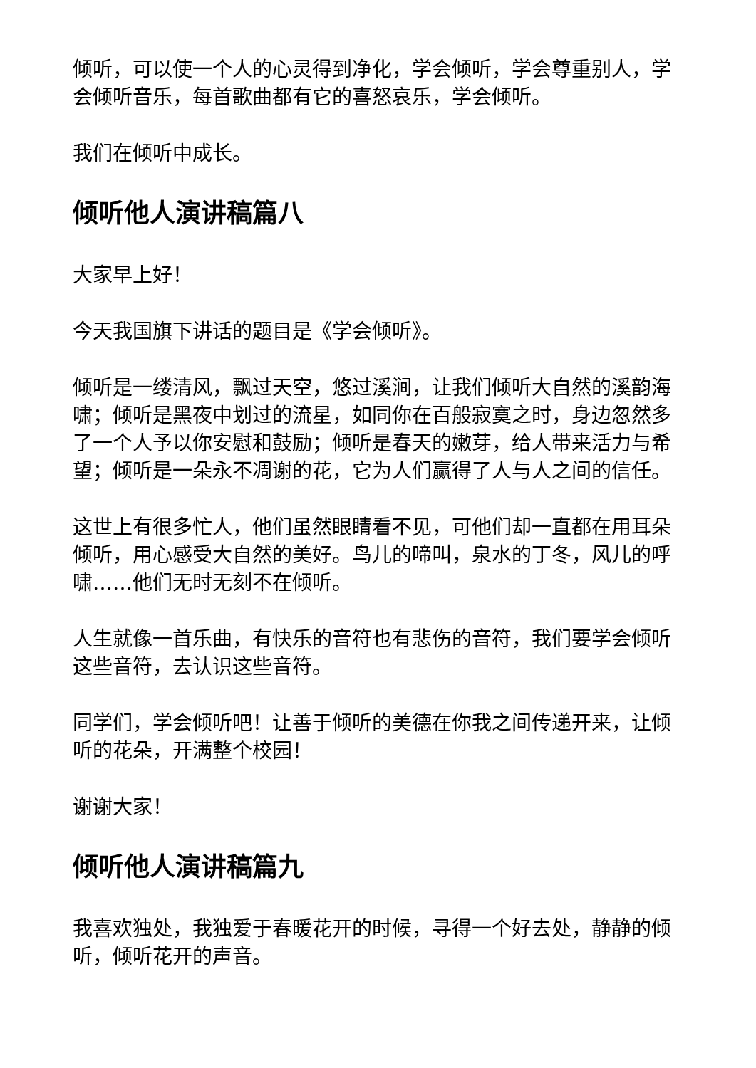倾听，可以使一个人的心灵得到净化，学会倾听，学会尊重别人，学会倾听音乐，每首歌曲都有它的喜怒哀乐，学会倾听。
我们在倾听中成长。
倾听他人演讲稿篇八
大家早上好！
今天我国旗下讲话的题目是《学会倾听》。
倾听是一缕清风，飘过天空，悠过溪涧，让我们倾听大自然的溪韵海啸；倾听是黑夜中划过的流星，如同你在百般寂寞之时，身边忽然多了一个人予以你安慰和鼓励；倾听是春天的嫩芽，给人带来活力与希望；倾听是一朵永不凋谢的花，它为人们赢得了人与人之间的信任。
这世上有很多忙人，他们虽然眼睛看不见，可他们却一直都在用耳朵倾听，用心感受大自然的美好。鸟儿的啼叫，泉水的丁冬，风儿的呼啸……他们无时无刻不在倾听。
人生就像一首乐曲，有快乐的音符也有悲伤的音符，我们要学会倾听这些音符，去认识这些音符。
同学们，学会倾听吧！让善于倾听的美德在你我之间传递开来，让倾听的花朵，开满整个校园！
谢谢大家！
倾听他人演讲稿篇九
我喜欢独处，我独爱于春暖花开的时候，寻得一个好去处，静静的倾听，倾听花开的声音。